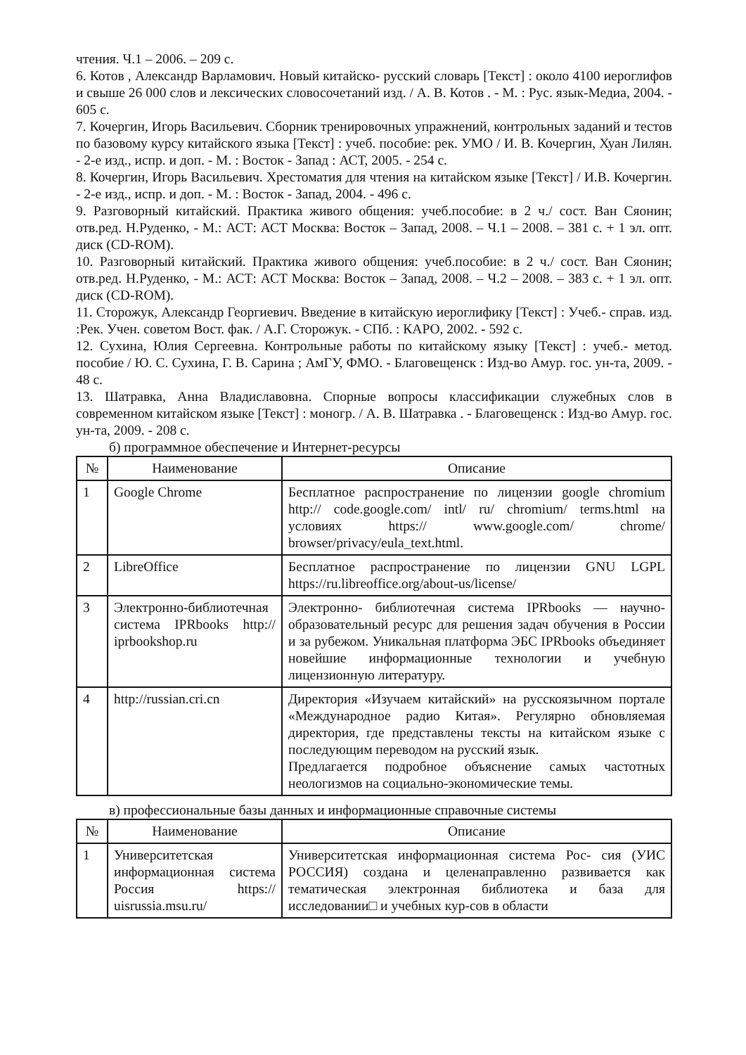чтения. Ч.1 – 2006. – 209 с.
6. Котов , Александр Варламович. Новый китайско- русский словарь [Текст] : около 4100 иероглифов и свыше 26 000 слов и лексических словосочетаний изд. / А. В. Котов . - М. : Рус. язык-Медиа, 2004. - 605 с.
7. Кочергин, Игорь Васильевич. Сборник тренировочных упражнений, контрольных заданий и тестов по базовому курсу китайского языка [Текст] : учеб. пособие: рек. УМО / И. В. Кочергин, Хуан Лилян. - 2-е изд., испр. и доп. - М. : Восток - Запад : АСТ, 2005. - 254 с.
8. Кочергин, Игорь Васильевич. Хрестоматия для чтения на китайском языке [Текст] / И.В. Кочергин. - 2-е изд., испр. и доп. - М. : Восток - Запад, 2004. - 496 с.
9. Разговорный китайский. Практика живого общения: учеб.пособие: в 2 ч./ сост. Ван Сяонин; отв.ред. Н.Руденко, - М.: АСТ: АСТ Москва: Восток – Запад, 2008. – Ч.1 – 2008. – 381 с. + 1 эл. опт. диск (CD-ROM).
10. Разговорный китайский. Практика живого общения: учеб.пособие: в 2 ч./ сост. Ван Сяонин; отв.ред. Н.Руденко, - М.: АСТ: АСТ Москва: Восток – Запад, 2008. – Ч.2 – 2008. – 383 с. + 1 эл. опт. диск (CD-ROM).
11. Сторожук, Александр Георгиевич. Введение в китайскую иероглифику [Текст] : Учеб.- справ. изд. :Рек. Учен. советом Вост. фак. / А.Г. Сторожук. - СПб. : КАРО, 2002. - 592 с.
12. Сухина, Юлия Сергеевна. Контрольные работы по китайскому языку [Текст] : учеб.- метод. пособие / Ю. С. Сухина, Г. В. Сарина ; АмГУ, ФМО. - Благовещенск : Изд-во Амур. гос. ун-та, 2009. - 48 с.
13. Шатравка, Анна Владиславовна. Спорные вопросы классификации служебных слов в современном китайском языке [Текст] : моногр. / А. В. Шатравка . - Благовещенск : Изд-во Амур. гос. ун-та, 2009. - 208 с.
б) программное обеспечение и Интернет-ресурсы
| № | Наименование | Описание |
| --- | --- | --- |
| 1 | Google Chrome | Бесплатное распространение по лицензии google chromium http:// code.google.com/ intl/ ru/ chromium/ terms.html на условиях https:// www.google.com/ chrome/ browser/privacy/eula_text.html. |
| 2 | LibreOffice | Бесплатное распространение по лицензии GNU LGPL https://ru.libreoffice.org/about-us/license/ |
| 3 | Электронно-библиотечная система IPRbooks http:// iprbookshop.ru | Электронно- библиотечная система IPRbooks — научно- образовательный ресурс для решения задач обучения в России и за рубежом. Уникальная платформа ЭБС IPRbooks объединяет новейшие информационные технологии и учебную лицензионную литературу. |
| 4 | http://russian.cri.cn | Директория «Изучаем китайский» на русскоязычном портале «Международное радио Китая». Регулярно обновляемая директория, где представлены тексты на китайском языке с последующим переводом на русский язык. Предлагается подробное объяснение самых частотных неологизмов на социально-экономические темы. |
в) профессиональные базы данных и информационные справочные системы
| № | Наименование | Описание |
| --- | --- | --- |
| 1 | Университетская информационная система Россия https:// uisrussia.msu.ru/ | Университетская информационная система Рос- сия (УИС РОССИЯ) создана и целенаправленно развивается как тематическая электронная библиотека и база для исследовании□ и учебных кур-сов в области |